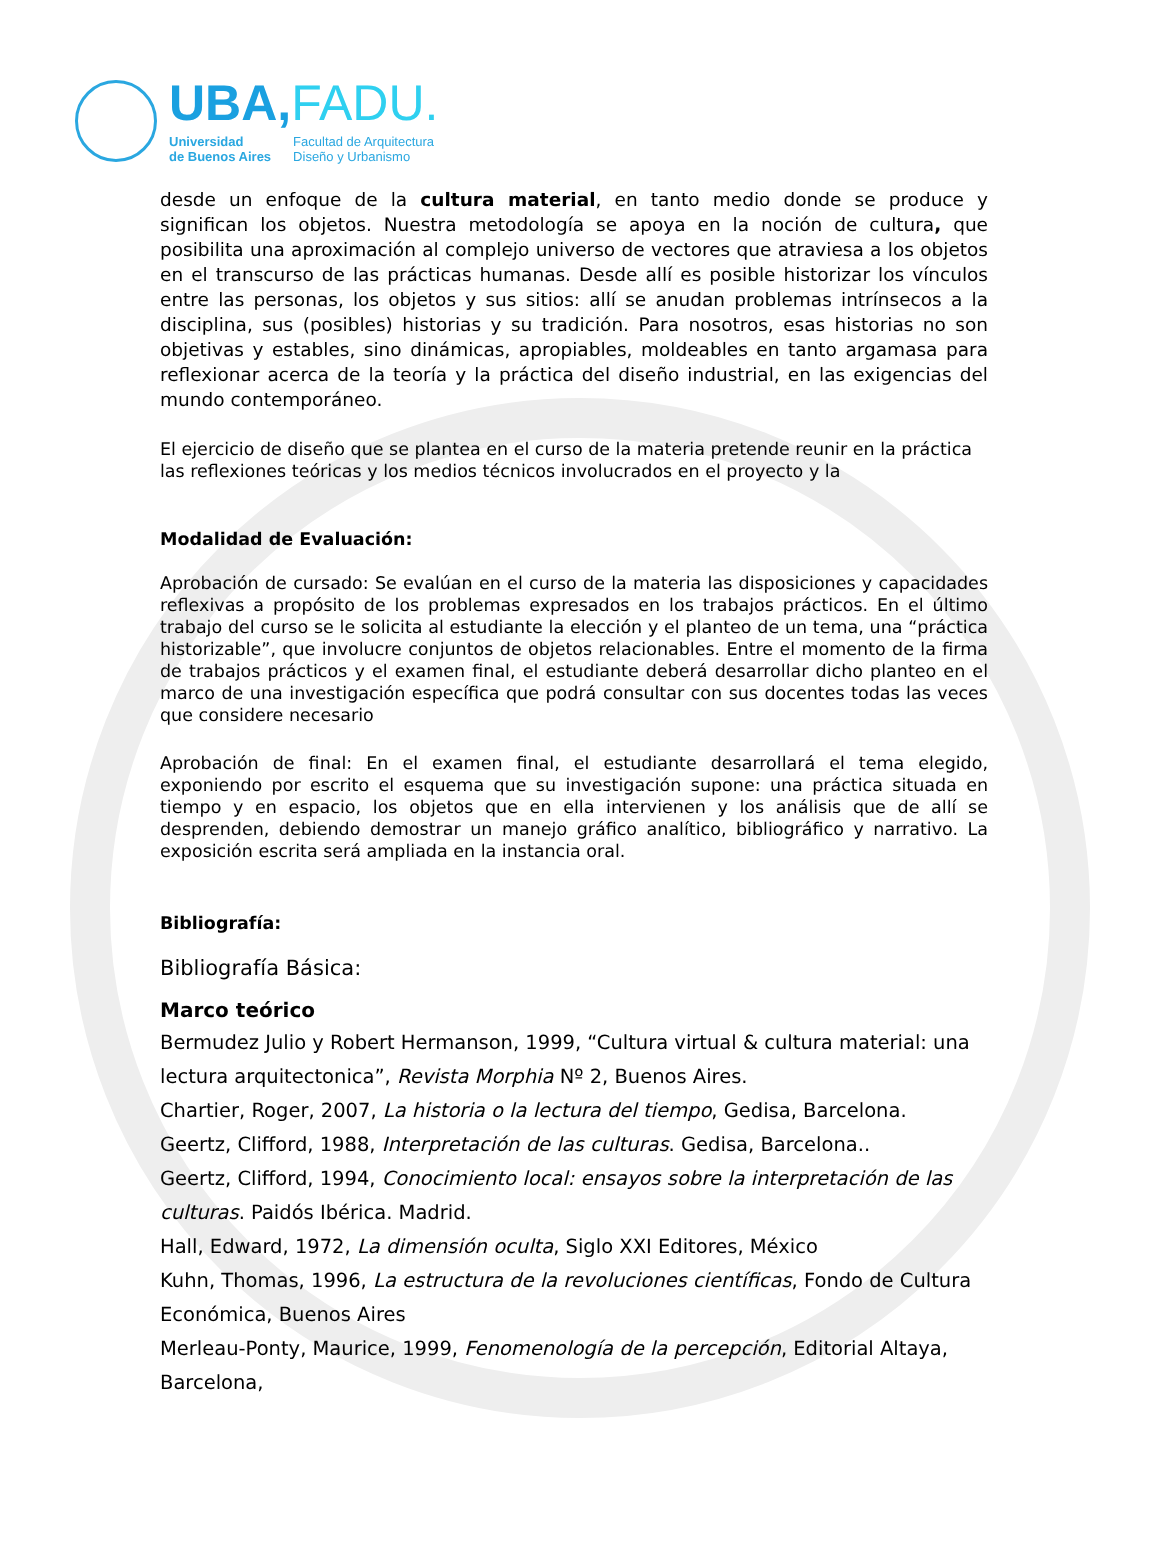UBA,FADU.
Universidad
de Buenos Aires
Facultad de Arquitectura
Diseño y Urbanismo
desde un enfoque de la cultura material, en tanto medio donde se produce y significan los objetos. Nuestra metodología se apoya en la noción de cultura, que posibilita una aproximación al complejo universo de vectores que atraviesa a los objetos en el transcurso de las prácticas humanas. Desde allí es posible historizar los vínculos entre las personas, los objetos y sus sitios: allí se anudan problemas intrínsecos a la disciplina, sus (posibles) historias y su tradición. Para nosotros, esas historias no son objetivas y estables, sino dinámicas, apropiables, moldeables en tanto argamasa para reflexionar acerca de la teoría y la práctica del diseño industrial, en las exigencias del mundo contemporáneo.
El ejercicio de diseño que se plantea en el curso de la materia pretende reunir en la práctica las reflexiones teóricas y los medios técnicos involucrados en el proyecto y la
Modalidad de Evaluación:
Aprobación de cursado: Se evalúan en el curso de la materia las disposiciones y capacidades reflexivas a propósito de los problemas expresados en los trabajos prácticos. En el último trabajo del curso se le solicita al estudiante la elección y el planteo de un tema, una “práctica historizable”, que involucre conjuntos de objetos relacionables. Entre el momento de la firma de trabajos prácticos y el examen final, el estudiante deberá desarrollar dicho planteo en el marco de una investigación específica que podrá consultar con sus docentes todas las veces que considere necesario
Aprobación de final: En el examen final, el estudiante desarrollará el tema elegido, exponiendo por escrito el esquema que su investigación supone: una práctica situada en tiempo y en espacio, los objetos que en ella intervienen y los análisis que de allí se desprenden, debiendo demostrar un manejo gráfico analítico, bibliográfico y narrativo. La exposición escrita será ampliada en la instancia oral.
Bibliografía:
Bibliografía Básica:
Marco teórico
Bermudez Julio y Robert Hermanson, 1999, “Cultura virtual & cultura material: una lectura arquitectonica”, Revista Morphia Nº 2, Buenos Aires.
Chartier, Roger, 2007, La historia o la lectura del tiempo, Gedisa, Barcelona.
Geertz, Clifford, 1988, Interpretación de las culturas. Gedisa, Barcelona..
Geertz, Clifford, 1994, Conocimiento local: ensayos sobre la interpretación de las culturas. Paidós Ibérica. Madrid.
Hall, Edward, 1972, La dimensión oculta, Siglo XXI Editores, México
Kuhn, Thomas, 1996, La estructura de la revoluciones científicas, Fondo de Cultura Económica, Buenos Aires
Merleau-Ponty, Maurice, 1999, Fenomenología de la percepción, Editorial Altaya, Barcelona,